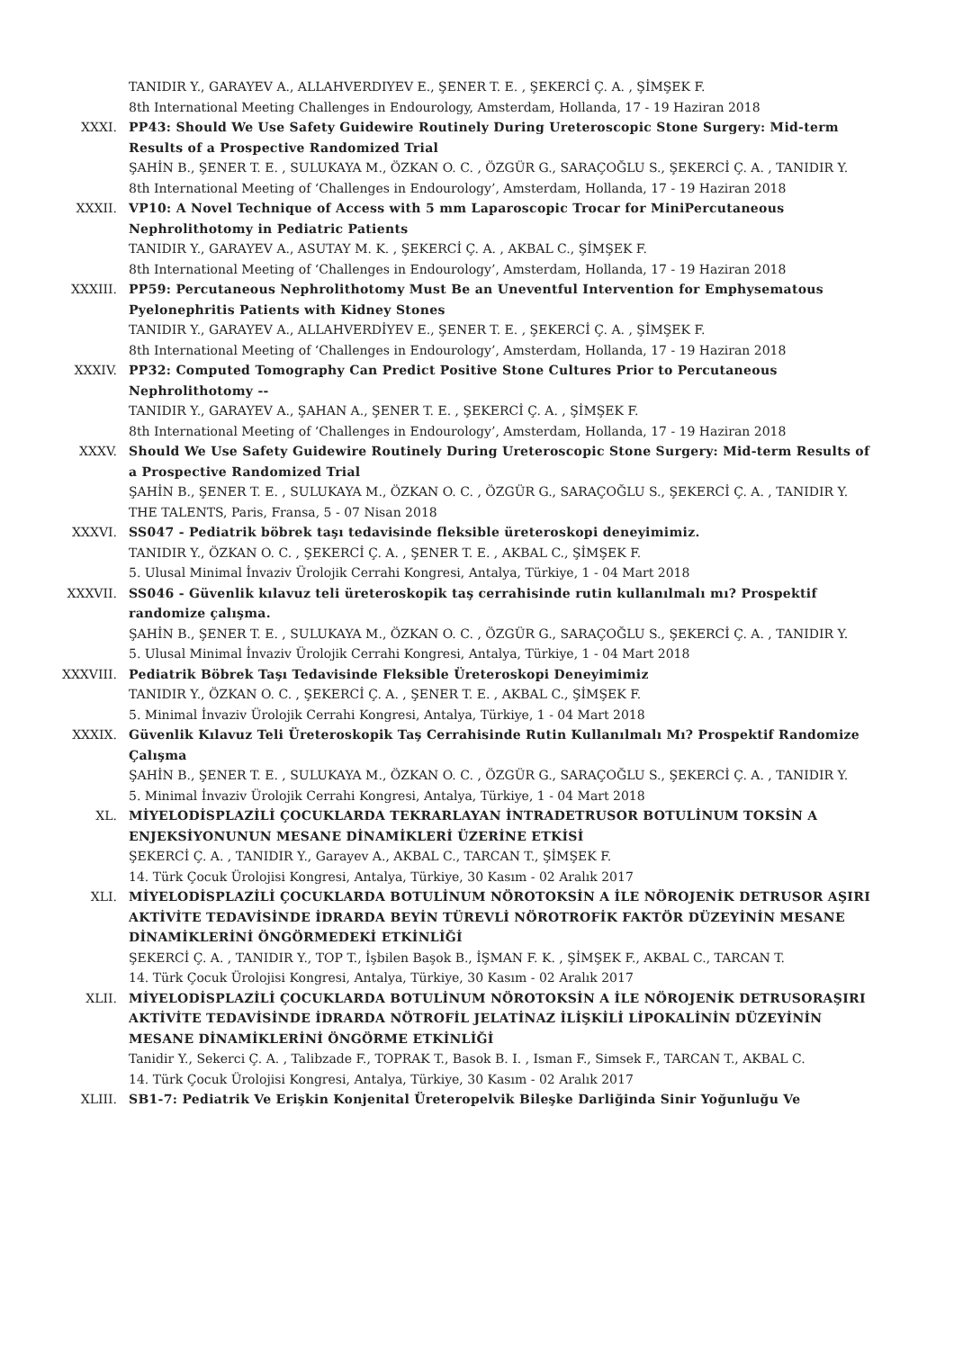TANIDIR Y., GARAYEV A., ALLAHVERDIYEV E., ŞENER T. E. , ŞEKERCİ Ç. A. , ŞİMŞEK F.
8th International Meeting Challenges in Endourology, Amsterdam, Hollanda, 17 - 19 Haziran 2018
XXXI. PP43: Should We Use Safety Guidewire Routinely During Ureteroscopic Stone Surgery: Mid-term Results of a Prospective Randomized Trial
ŞAHİN B., ŞENER T. E. , SULUKAYA M., ÖZKAN O. C. , ÖZGÜR G., SARAÇOĞLU S., ŞEKERCİ Ç. A. , TANIDIR Y.
8th International Meeting of ‘Challenges in Endourology’, Amsterdam, Hollanda, 17 - 19 Haziran 2018
XXXII. VP10: A Novel Technique of Access with 5 mm Laparoscopic Trocar for MiniPercutaneous Nephrolithotomy in Pediatric Patients
TANIDIR Y., GARAYEV A., ASUTAY M. K. , ŞEKERCİ Ç. A. , AKBAL C., ŞİMŞEK F.
8th International Meeting of ‘Challenges in Endourology’, Amsterdam, Hollanda, 17 - 19 Haziran 2018
XXXIII. PP59: Percutaneous Nephrolithotomy Must Be an Uneventful Intervention for Emphysematous Pyelonephritis Patients with Kidney Stones
TANIDIR Y., GARAYEV A., ALLAHVERDİYEV E., ŞENER T. E. , ŞEKERCİ Ç. A. , ŞİMŞEK F.
8th International Meeting of ‘Challenges in Endourology’, Amsterdam, Hollanda, 17 - 19 Haziran 2018
XXXIV. PP32: Computed Tomography Can Predict Positive Stone Cultures Prior to Percutaneous Nephrolithotomy --
TANIDIR Y., GARAYEV A., ŞAHAN A., ŞENER T. E. , ŞEKERCİ Ç. A. , ŞİMŞEK F.
8th International Meeting of ‘Challenges in Endourology’, Amsterdam, Hollanda, 17 - 19 Haziran 2018
XXXV. Should We Use Safety Guidewire Routinely During Ureteroscopic Stone Surgery: Mid-term Results of a Prospective Randomized Trial
ŞAHİN B., ŞENER T. E. , SULUKAYA M., ÖZKAN O. C. , ÖZGÜR G., SARAÇOĞLU S., ŞEKERCİ Ç. A. , TANIDIR Y.
THE TALENTS, Paris, Fransa, 5 - 07 Nisan 2018
XXXVI. SS047 - Pediatrik böbrek taşı tedavisinde fleksible üreteroskopi deneyimimiz.
TANIDIR Y., ÖZKAN O. C. , ŞEKERCİ Ç. A. , ŞENER T. E. , AKBAL C., ŞİMŞEK F.
5. Ulusal Minimal İnvaziv Ürolojik Cerrahi Kongresi, Antalya, Türkiye, 1 - 04 Mart 2018
XXXVII. SS046 - Güvenlik kılavuz teli üreteroskopik taş cerrahisinde rutin kullanılmalı mı? Prospektif randomize çalışma.
ŞAHİN B., ŞENER T. E. , SULUKAYA M., ÖZKAN O. C. , ÖZGÜR G., SARAÇOĞLU S., ŞEKERCİ Ç. A. , TANIDIR Y.
5. Ulusal Minimal İnvaziv Ürolojik Cerrahi Kongresi, Antalya, Türkiye, 1 - 04 Mart 2018
XXXVIII. Pediatrik Böbrek Taşı Tedavisinde Fleksible Üreteroskopi Deneyimimiz
TANIDIR Y., ÖZKAN O. C. , ŞEKERCİ Ç. A. , ŞENER T. E. , AKBAL C., ŞİMŞEK F.
5. Minimal İnvaziv Ürolojik Cerrahi Kongresi, Antalya, Türkiye, 1 - 04 Mart 2018
XXXIX. Güvenlik Kılavuz Teli Üreteroskopik Taş Cerrahisinde Rutin Kullanılmalı Mı? Prospektif Randomize Çalışma
ŞAHİN B., ŞENER T. E. , SULUKAYA M., ÖZKAN O. C. , ÖZGÜR G., SARAÇOĞLU S., ŞEKERCİ Ç. A. , TANIDIR Y.
5. Minimal İnvaziv Ürolojik Cerrahi Kongresi, Antalya, Türkiye, 1 - 04 Mart 2018
XL. MİYELODİSPLAZİLİ ÇOCUKLARDA TEKRARLAYAN İNTRADETRUSOR BOTULİNUM TOKSİN A ENJEKSİYONUNUN MESANE DİNAMİKLERİ ÜZERİNE ETKİSİ
ŞEKERCİ Ç. A. , TANIDIR Y., Garayev A., AKBAL C., TARCAN T., ŞİMŞEK F.
14. Türk Çocuk Ürolojisi Kongresi, Antalya, Türkiye, 30 Kasım - 02 Aralık 2017
XLI. MİYELODİSPLAZİLİ ÇOCUKLARDA BOTULİNUM NÖROTOKSİN A İLE NÖROJENİK DETRUSOR AŞIRI AKTİVİTE TEDAVİSİNDE İDRARDA BEYİN TÜREVLİ NÖROTROFİK FAKTÖR DÜZEYİNİN MESANE DİNAMİKLERİNİ ÖNGÖRMEDEKİ ETKİNLİĞİ
ŞEKERCİ Ç. A. , TANIDIR Y., TOP T., İşbilen Başok B., İŞMAN F. K. , ŞİMŞEK F., AKBAL C., TARCAN T.
14. Türk Çocuk Ürolojisi Kongresi, Antalya, Türkiye, 30 Kasım - 02 Aralık 2017
XLII. MİYELODİSPLAZİLİ ÇOCUKLARDA BOTULİNUM NÖROTOKSİN A İLE NÖROJENİK DETRUSORAŞIRI AKTİVİTE TEDAVİSİNDE İDRARDA NÖTROFİL JELATİNAZ İLİŞKİLİ LİPOKALİNİN DÜZEYİNİN MESANE DİNAMİKLERİNİ ÖNGÖRME ETKİNLİĞİ
Tanidir Y., Sekerci Ç. A. , Talibzade F., TOPRAK T., Basok B. I. , Isman F., Simsek F., TARCAN T., AKBAL C.
14. Türk Çocuk Ürolojisi Kongresi, Antalya, Türkiye, 30 Kasım - 02 Aralık 2017
XLIII. SB1-7: Pediatrik Ve Erişkin Konjenital Üreteropelvik Bileşke Darliğinda Sinir Yoğunluğu Ve